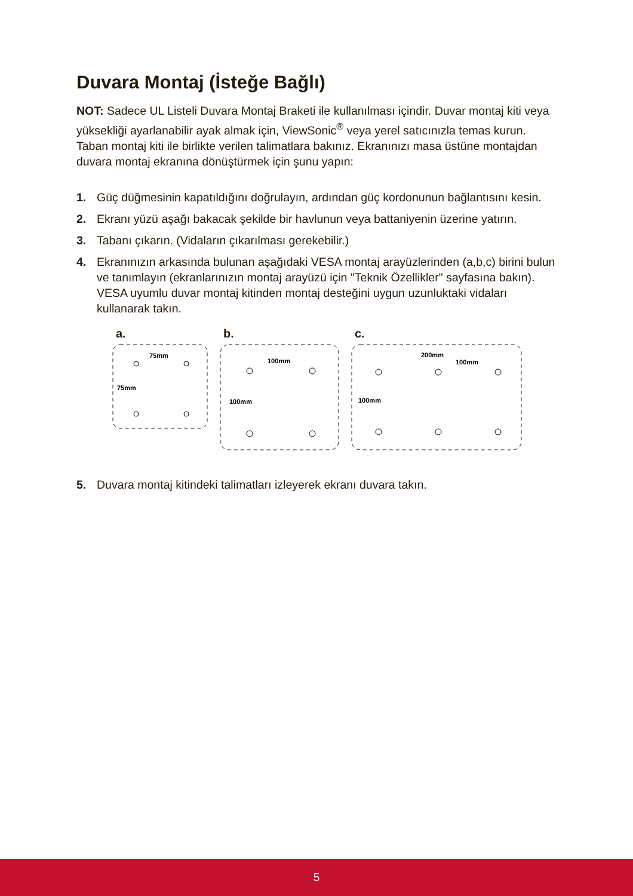Duvara Montaj (İsteğe Bağlı)
NOT: Sadece UL Listeli Duvara Montaj Braketi ile kullanılması içindir. Duvar montaj kiti veya yüksekliği ayarlanabilir ayak almak için, ViewSonic<sup>®</sup> veya yerel satıcınızla temas kurun. Taban montaj kiti ile birlikte verilen talimatlara bakınız. Ekranınızı masa üstüne montajdan duvara montaj ekranına dönüştürmek için şunu yapın:
1. Güç düğmesinin kapatıldığını doğrulayın, ardından güç kordonunun bağlantısını kesin.
2. Ekranı yüzü aşağı bakacak şekilde bir havlunun veya battaniyenin üzerine yatırın.
3. Tabanı çıkarın. (Vidaların çıkarılması gerekebilir.)
4. Ekranınızın arkasında bulunan aşağıdaki VESA montaj arayüzlerinden (a,b,c) birini bulun ve tanımlayın (ekranlarınızın montaj arayüzü için "Teknik Özellikler" sayfasına bakın). VESA uyumlu duvar montaj kitinden montaj desteğini uygun uzunluktaki vidaları kullanarak takın.
a.
75mm
75mm
b.
100mm
100mm
c.
200mm
100mm
100mm
5. Duvara montaj kitindeki talimatları izleyerek ekranı duvara takın.
5